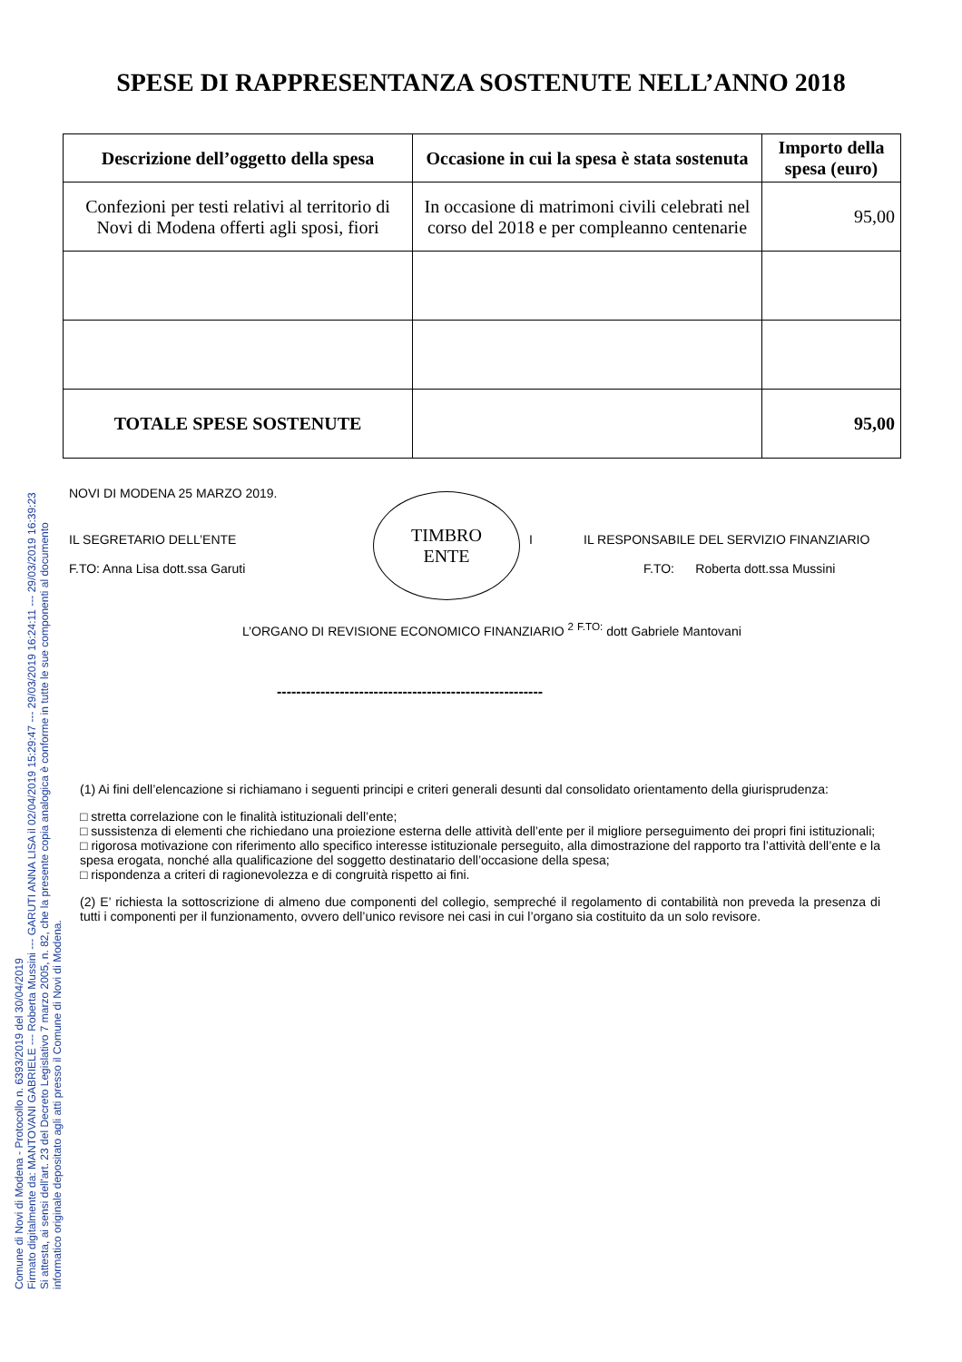SPESE DI RAPPRESENTANZA SOSTENUTE NELL’ANNO 2018
| Descrizione dell’oggetto della spesa | Occasione in cui la spesa è stata sostenuta | Importo della spesa (euro) |
| --- | --- | --- |
| Confezioni per testi relativi al territorio di Novi di Modena offerti agli sposi, fiori | In occasione di matrimoni civili celebrati nel corso del 2018 e per compleanno centenarie | 95,00 |
| TOTALE SPESE SOSTENUTE | | 95,00 |
NOVI DI MODENA 25 MARZO 2019.
IL SEGRETARIO DELL’ENTE
F.TO: Anna Lisa dott.ssa Garuti
TIMBRO
ENTE
I IL RESPONSABILE DEL SERVIZIO FINANZIARIO
F.TO: Roberta dott.ssa Mussini
L’ORGANO DI REVISIONE ECONOMICO FINANZIARIO <sup>2</sup> <sup>F.TO:</sup> dott Gabriele Mantovani
-------------------------------------------------------
(1) Ai fini dell’elencazione si richiamano i seguenti principi e criteri generali desunti dal consolidato orientamento della giurisprudenza:
□ stretta correlazione con le finalità istituzionali dell’ente;
□ sussistenza di elementi che richiedano una proiezione esterna delle attività dell’ente per il migliore perseguimento dei propri fini istituzionali;
□ rigorosa motivazione con riferimento allo specifico interesse istituzionale perseguito, alla dimostrazione del rapporto tra l’attività dell’ente e la spesa erogata, nonché alla qualificazione del soggetto destinatario dell’occasione della spesa;
□ rispondenza a criteri di ragionevolezza e di congruità rispetto ai fini.
(2) E’ richiesta la sottoscrizione di almeno due componenti del collegio, sempreché il regolamento di contabilità non preveda la presenza di tutti i componenti per il funzionamento, ovvero dell’unico revisore nei casi in cui l’organo sia costituito da un solo revisore.
Comune di Novi di Modena - Protocollo n. 6393/2019 del 30/04/2019
Firmato digitalmente da: MANTOVANI GABRIELE --- Roberta Mussini --- GARUTI ANNA LISA il 02/04/2019 15:29:47 --- 29/03/2019 16:24:11 --- 29/03/2019 16:39:23
Si attesta, ai sensi dell'art. 23 del Decreto Legislativo 7 marzo 2005, n. 82, che la presente copia analogica è conforme in tutte le sue componenti al documento
informatico originale depositato agli atti presso il Comune di Novi di Modena.